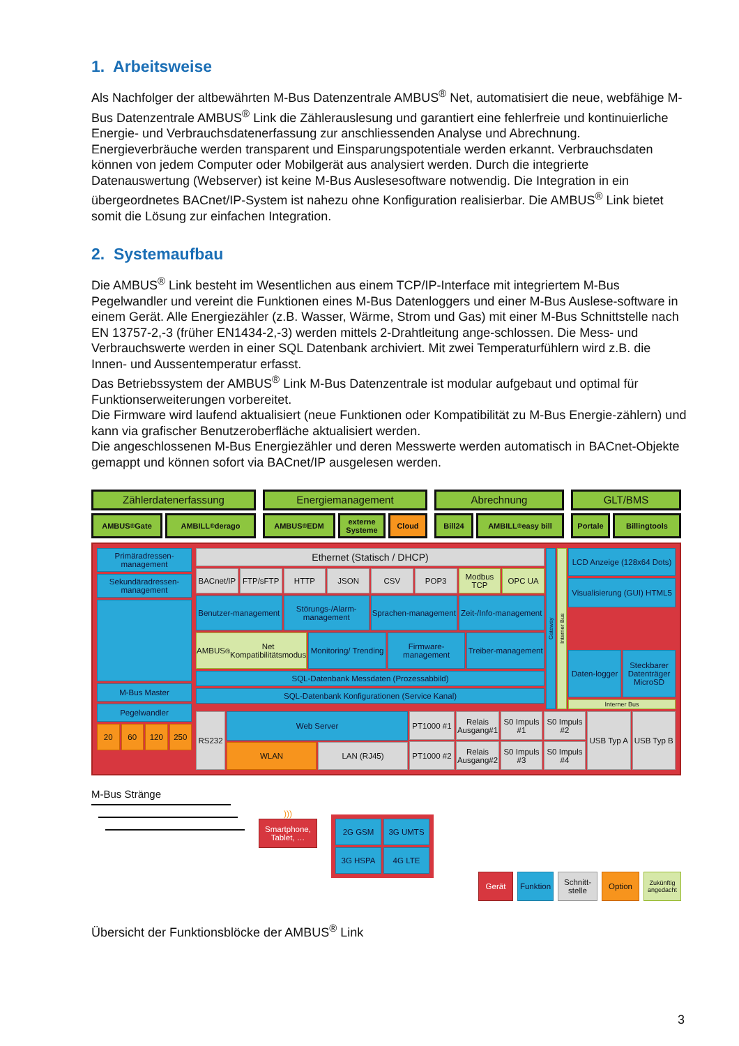1. Arbeitsweise
Als Nachfolger der altbewährten M-Bus Datenzentrale AMBUS<sup>®</sup> Net, automatisiert die neue, webfähige M-Bus Datenzentrale AMBUS<sup>®</sup> Link die Zählerauslesung und garantiert eine fehlerfreie und kontinuierliche Energie- und Verbrauchsdatenerfassung zur anschliessenden Analyse und Abrechnung. Energieverbräuche werden transparent und Einsparungspotentiale werden erkannt. Verbrauchsdaten können von jedem Computer oder Mobilgerät aus analysiert werden. Durch die integrierte Datenauswertung (Webserver) ist keine M-Bus Auslesesoftware notwendig. Die Integration in ein übergeordnetes BACnet/IP-System ist nahezu ohne Konfiguration realisierbar. Die AMBUS<sup>®</sup> Link bietet somit die Lösung zur einfachen Integration.
2. Systemaufbau
Die AMBUS<sup>®</sup> Link besteht im Wesentlichen aus einem TCP/IP-Interface mit integriertem M-Bus Pegelwandler und vereint die Funktionen eines M-Bus Datenloggers und einer M-Bus Auslese-software in einem Gerät. Alle Energiezähler (z.B. Wasser, Wärme, Strom und Gas) mit einer M-Bus Schnittstelle nach EN 13757-2,-3 (früher EN1434-2,-3) werden mittels 2-Drahtleitung ange-schlossen. Die Mess- und Verbrauchswerte werden in einer SQL Datenbank archiviert. Mit zwei Temperaturfühlern wird z.B. die Innen- und Aussentemperatur erfasst.
Das Betriebssystem der AMBUS<sup>®</sup> Link M-Bus Datenzentrale ist modular aufgebaut und optimal für Funktionserweiterungen vorbereitet.
Die Firmware wird laufend aktualisiert (neue Funktionen oder Kompatibilität zu M-Bus Energie-zählern) und kann via grafischer Benutzeroberfläche aktualisiert werden.
Die angeschlossenen M-Bus Energiezähler und deren Messwerte werden automatisch in BACnet-Objekte gemappt und können sofort via BACnet/IP ausgelesen werden.
Zählerdatenerfassung
AMBUS<sup>®</sup> Gate AMBILL<sup>®</sup> derago
Energiemanagement
AMBUS<sup>®</sup> EDM externe Systeme Cloud
Abrechnung
Bill24 AMBILL<sup>®</sup> easy bill
GLT/BMS
Portale Billingtools
Primäradressen-management
Sekundäradressen-management
M-Bus Master
Pegelwandler
20 60 120 250
Ethernet (Statisch / DHCP)
BACnet/IP FTP/sFTP HTTP JSON CSV POP3 Modbus TCP OPC UA
Benutzer-management Störungs-/Alarm-management Sprachen-management Zeit-/Info-management
AMBUS<sup>®</sup> Net Kompatibilitätsmodus
Monitoring/ Trending Firmware-management Treiber-management
SQL-Datenbank Messdaten (Prozessabbild)
SQL-Datenbank Konfigurationen (Service Kanal)
Gateway
Interner Bus
LCD Anzeige (128x64 Dots)
Visualisierung (GUI) HTML5
Daten-logger Steckbarer Datenträger MicroSD
Interner Bus
RS232 Web Server
WLAN LAN (RJ45)
PT1000 #1
PT1000 #2
Relais Ausgang#1
Relais Ausgang#2
S0 Impuls #1
S0 Impuls #3
S0 Impuls #2
S0 Impuls #4
USB Typ A USB Typ B
M-Bus Stränge
)))
Smartphone, Tablet, …
2G GSM
3G UMTS
3G HSPA
4G LTE
Gerät
Funktion
Schnitt-stelle
Option
Zukünftig angedacht
Übersicht der Funktionsblöcke der AMBUS<sup>®</sup> Link
3